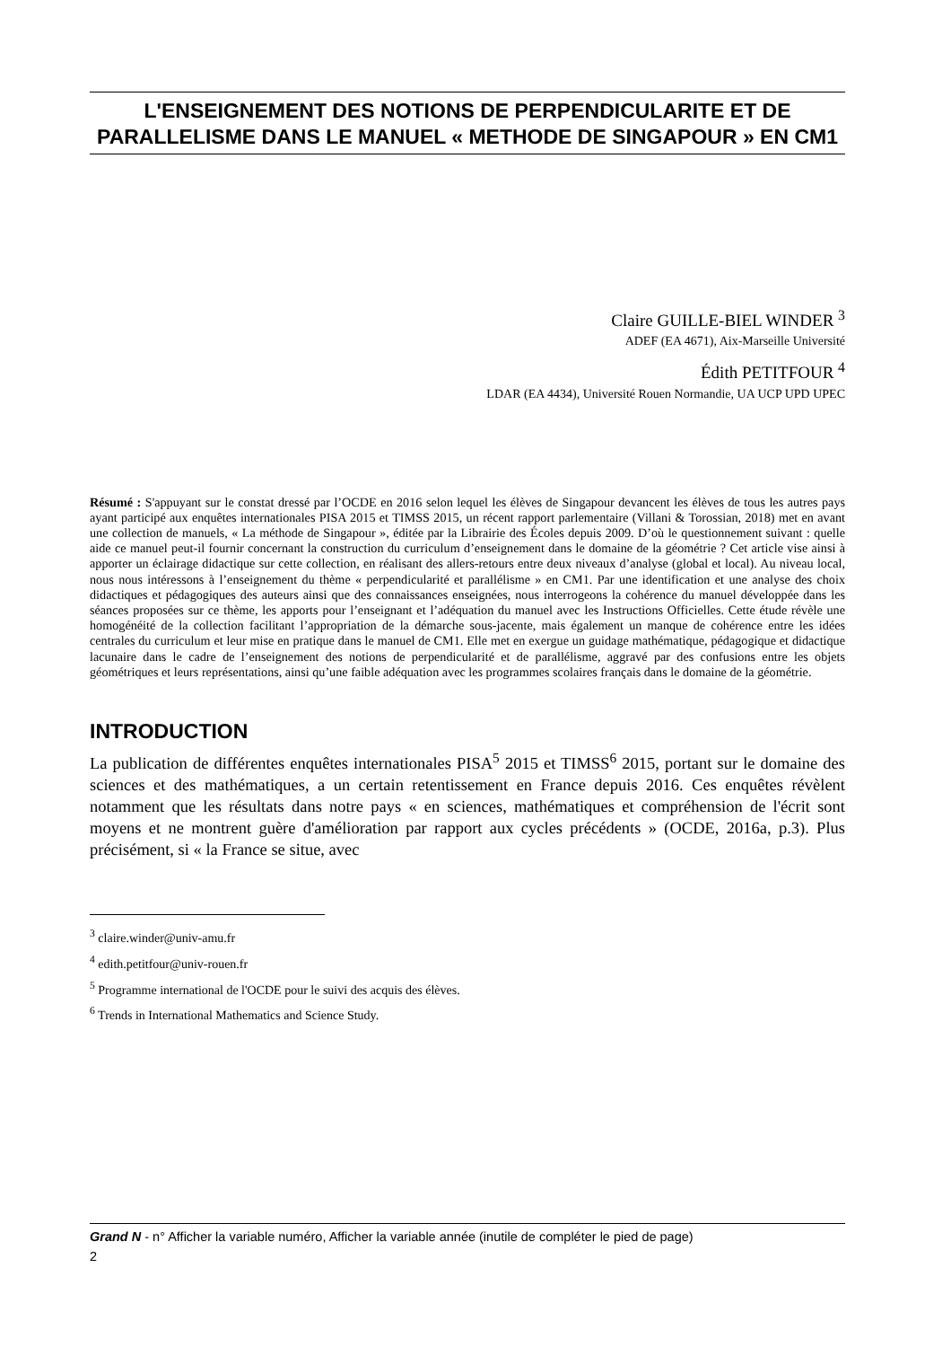L'ENSEIGNEMENT DES NOTIONS DE PERPENDICULARITE ET DE PARALLELISME DANS LE MANUEL « METHODE DE SINGAPOUR » EN CM1
Claire GUILLE-BIEL WINDER <sup>3</sup>
ADEF (EA 4671), Aix-Marseille Université
Édith PETITFOUR <sup>4</sup>
LDAR (EA 4434), Université Rouen Normandie, UA UCP UPD UPEC
Résumé : S'appuyant sur le constat dressé par l’OCDE en 2016 selon lequel les élèves de Singapour devancent les élèves de tous les autres pays ayant participé aux enquêtes internationales PISA 2015 et TIMSS 2015, un récent rapport parlementaire (Villani & Torossian, 2018) met en avant une collection de manuels, « La méthode de Singapour », éditée par la Librairie des Écoles depuis 2009. D’où le questionnement suivant : quelle aide ce manuel peut-il fournir concernant la construction du curriculum d’enseignement dans le domaine de la géométrie ? Cet article vise ainsi à apporter un éclairage didactique sur cette collection, en réalisant des allers-retours entre deux niveaux d’analyse (global et local). Au niveau local, nous nous intéressons à l’enseignement du thème « perpendicularité et parallélisme » en CM1. Par une identification et une analyse des choix didactiques et pédagogiques des auteurs ainsi que des connaissances enseignées, nous interrogeons la cohérence du manuel développée dans les séances proposées sur ce thème, les apports pour l’enseignant et l’adéquation du manuel avec les Instructions Officielles. Cette étude révèle une homogénéité de la collection facilitant l’appropriation de la démarche sous-jacente, mais également un manque de cohérence entre les idées centrales du curriculum et leur mise en pratique dans le manuel de CM1. Elle met en exergue un guidage mathématique, pédagogique et didactique lacunaire dans le cadre de l’enseignement des notions de perpendicularité et de parallélisme, aggravé par des confusions entre les objets géométriques et leurs représentations, ainsi qu’une faible adéquation avec les programmes scolaires français dans le domaine de la géométrie.
INTRODUCTION
La publication de différentes enquêtes internationales PISA<sup>5</sup> 2015 et TIMSS<sup>6</sup> 2015, portant sur le domaine des sciences et des mathématiques, a un certain retentissement en France depuis 2016. Ces enquêtes révèlent notamment que les résultats dans notre pays « en sciences, mathématiques et compréhension de l'écrit sont moyens et ne montrent guère d'amélioration par rapport aux cycles précédents » (OCDE, 2016a, p.3). Plus précisément, si « la France se situe, avec
<sup>3</sup> claire.winder@univ-amu.fr
<sup>4</sup> edith.petitfour@univ-rouen.fr
<sup>5</sup> Programme international de l'OCDE pour le suivi des acquis des élèves.
<sup>6</sup> Trends in International Mathematics and Science Study.
Grand N - n° Afficher la variable numéro, Afficher la variable année (inutile de compléter le pied de page)
2